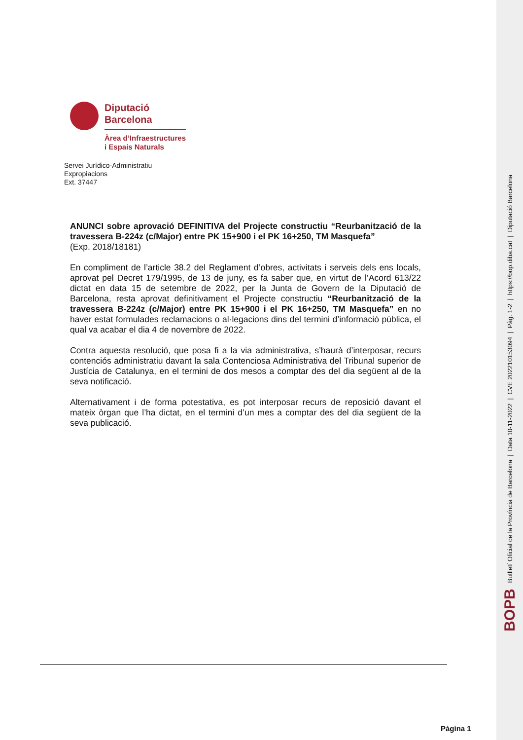BOPB Butlletí Oficial de la Província de Barcelona | Data 10-11-2022 | CVE 202210153094 | Pàg. 1-2 | https://bop.diba.cat | Diputació Barcelona
Diputació
Barcelona
Àrea d’Infraestructures
i Espais Naturals
Servei Jurídico-Administratiu
Expropiacions
Ext. 37447
ANUNCI sobre aprovació DEFINITIVA del Projecte constructiu “Reurbanització de la travessera B-224z (c/Major) entre PK 15+900 i el PK 16+250, TM Masquefa”
(Exp. 2018/18181)
En compliment de l’article 38.2 del Reglament d’obres, activitats i serveis dels ens locals, aprovat pel Decret 179/1995, de 13 de juny, es fa saber que, en virtut de l’Acord 613/22 dictat en data 15 de setembre de 2022, per la Junta de Govern de la Diputació de Barcelona, resta aprovat definitivament el Projecte constructiu “Reurbanització de la travessera B-224z (c/Major) entre PK 15+900 i el PK 16+250, TM Masquefa” en no haver estat formulades reclamacions o al·legacions dins del termini d’informació pública, el qual va acabar el dia 4 de novembre de 2022.
Contra aquesta resolució, que posa fi a la via administrativa, s’haurà d’interposar, recurs contenciós administratiu davant la sala Contenciosa Administrativa del Tribunal superior de Justícia de Catalunya, en el termini de dos mesos a comptar des del dia següent al de la seva notificació.
Alternativament i de forma potestativa, es pot interposar recurs de reposició davant el mateix òrgan que l’ha dictat, en el termini d’un mes a comptar des del dia següent de la seva publicació.
Pàgina 1